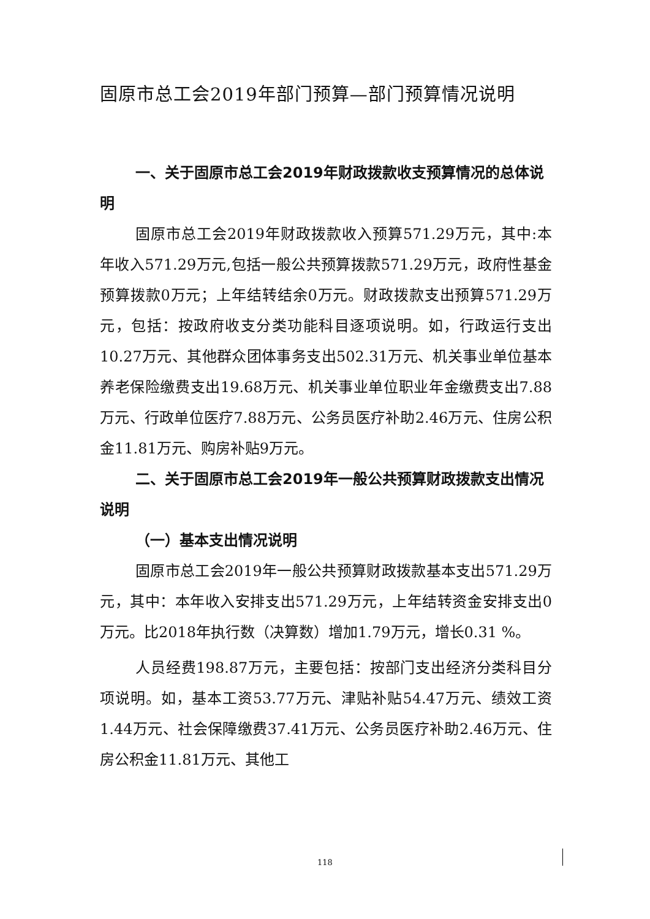固原市总工会2019年部门预算—部门预算情况说明
一、关于固原市总工会2019年财政拨款收支预算情况的总体说明
固原市总工会2019年财政拨款收入预算571.29万元，其中:本年收入571.29万元,包括一般公共预算拨款571.29万元，政府性基金预算拨款0万元；上年结转结余0万元。财政拨款支出预算571.29万元，包括：按政府收支分类功能科目逐项说明。如，行政运行支出10.27万元、其他群众团体事务支出502.31万元、机关事业单位基本养老保险缴费支出19.68万元、机关事业单位职业年金缴费支出7.88万元、行政单位医疗7.88万元、公务员医疗补助2.46万元、住房公积金11.81万元、购房补贴9万元。
二、关于固原市总工会2019年一般公共预算财政拨款支出情况说明
（一）基本支出情况说明
固原市总工会2019年一般公共预算财政拨款基本支出571.29万元，其中：本年收入安排支出571.29万元，上年结转资金安排支出0万元。比2018年执行数（决算数）增加1.79万元，增长0.31 %。
人员经费198.87万元，主要包括：按部门支出经济分类科目分项说明。如，基本工资53.77万元、津贴补贴54.47万元、绩效工资1.44万元、社会保障缴费37.41万元、公务员医疗补助2.46万元、住房公积金11.81万元、其他工
118